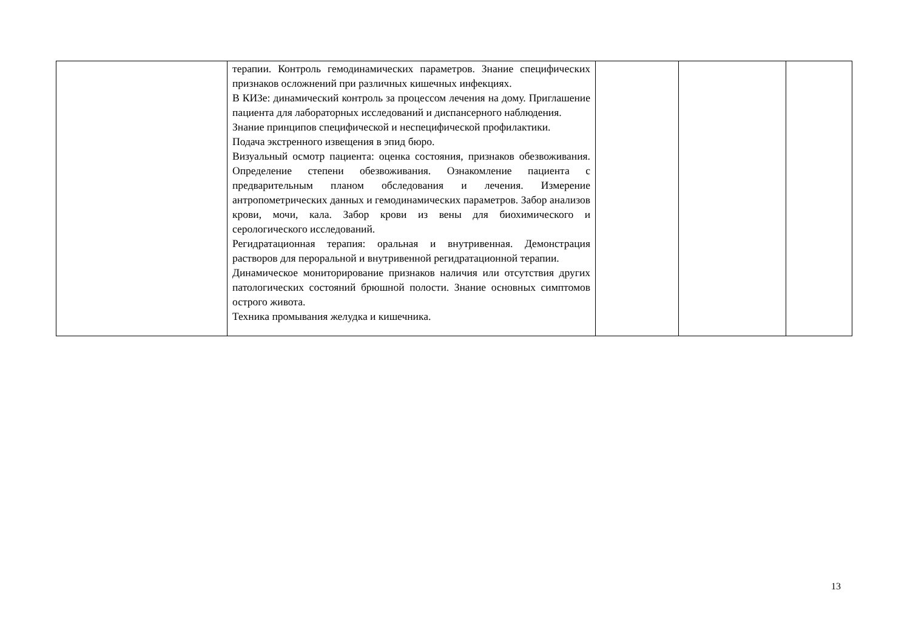| | терапии. Контроль гемодинамических параметров. Знание специфических признаков осложнений при различных кишечных инфекциях. В КИЗе: динамический контроль за процессом лечения на дому. Приглашение пациента для лабораторных исследований и диспансерного наблюдения. Знание принципов специфической и неспецифической профилактики. Подача экстренного извещения в эпид бюро. Визуальный осмотр пациента: оценка состояния, признаков обезвоживания. Определение степени обезвоживания. Ознакомление пациента с предварительным планом обследования и лечения. Измерение антропометрических данных и гемодинамических параметров. Забор анализов крови, мочи, кала. Забор крови из вены для биохимического и серологического исследований. Регидратационная терапия: оральная и внутривенная. Демонстрация растворов для пероральной и внутривенной регидратационной терапии. Динамическое мониторирование признаков наличия или отсутствия других патологических состояний брюшной полости. Знание основных симптомов острого живота. Техника промывания желудка и кишечника. | | | |
13